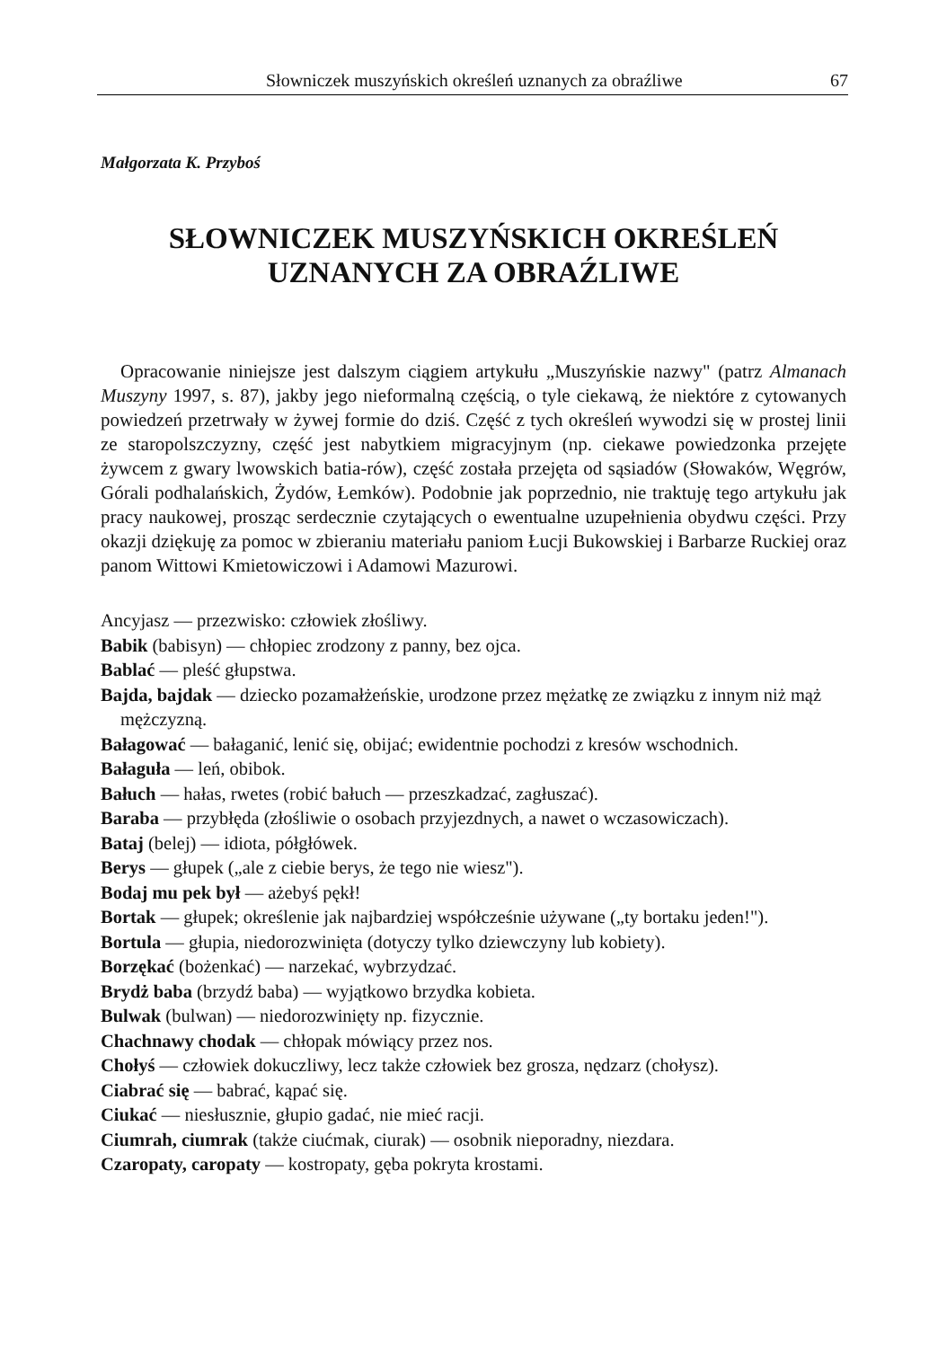Słowniczek muszyńskich określeń uznanych za obraźliwe 67
Małgorzata K. Przyboś
SŁOWNICZEK MUSZYŃSKICH OKREŚLEŃ
UZNANYCH ZA OBRAŹLIWE
Opracowanie niniejsze jest dalszym ciągiem artykułu „Muszyńskie nazwy" (patrz Almanach Muszyny 1997, s. 87), jakby jego nieformalną częścią, o tyle ciekawą, że niektóre z cytowanych powiedzeń przetrwały w żywej formie do dziś. Część z tych określeń wywodzi się w prostej linii ze staropolszczyzny, część jest nabytkiem migracyjnym (np. ciekawe powiedzonka przejęte żywcem z gwary lwowskich batia-rów), część została przejęta od sąsiadów (Słowaków, Węgrów, Górali podhalańskich, Żydów, Łemków). Podobnie jak poprzednio, nie traktuję tego artykułu jak pracy naukowej, prosząc serdecznie czytających o ewentualne uzupełnienia obydwu części. Przy okazji dziękuję za pomoc w zbieraniu materiału paniom Łucji Bukowskiej i Barbarze Ruckiej oraz panom Wittowi Kmietowiczowi i Adamowi Mazurowi.
Ancyjasz — przezwisko: człowiek złośliwy.
Babik (babisyn) — chłopiec zrodzony z panny, bez ojca.
Bablać — pleść głupstwa.
Bajda, bajdak — dziecko pozamałżeńskie, urodzone przez mężatkę ze związku z innym niż mąż mężczyzną.
Bałagować — bałaganić, lenić się, obijać; ewidentnie pochodzi z kresów wschodnich.
Bałaguła — leń, obibok.
Bałuch — hałas, rwetes (robić bałuch — przeszkadzać, zagłuszać).
Baraba — przybłęda (złośliwie o osobach przyjezdnych, a nawet o wczasowiczach).
Bataj (belej) — idiota, półgłówek.
Berys — głupek („ale z ciebie berys, że tego nie wiesz").
Bodaj mu pek był — ażebyś pękł!
Bortak — głupek; określenie jak najbardziej współcześnie używane („ty bortaku jeden!").
Bortula — głupia, niedorozwinięta (dotyczy tylko dziewczyny lub kobiety).
Borzękać (bożenkać) — narzekać, wybrzydzać.
Brydż baba (brzydź baba) — wyjątkowo brzydka kobieta.
Bulwak (bulwan) — niedorozwinięty np. fizycznie.
Chachnawy chodak — chłopak mówiący przez nos.
Chołyś — człowiek dokuczliwy, lecz także człowiek bez grosza, nędzarz (chołysz).
Ciabrać się — babrać, kąpać się.
Ciukać — niesłusznie, głupio gadać, nie mieć racji.
Ciumrah, ciumrak (także ciućmak, ciurak) — osobnik nieporadny, niezdara.
Czaropaty, caropaty — kostropaty, gęba pokryta krostami.